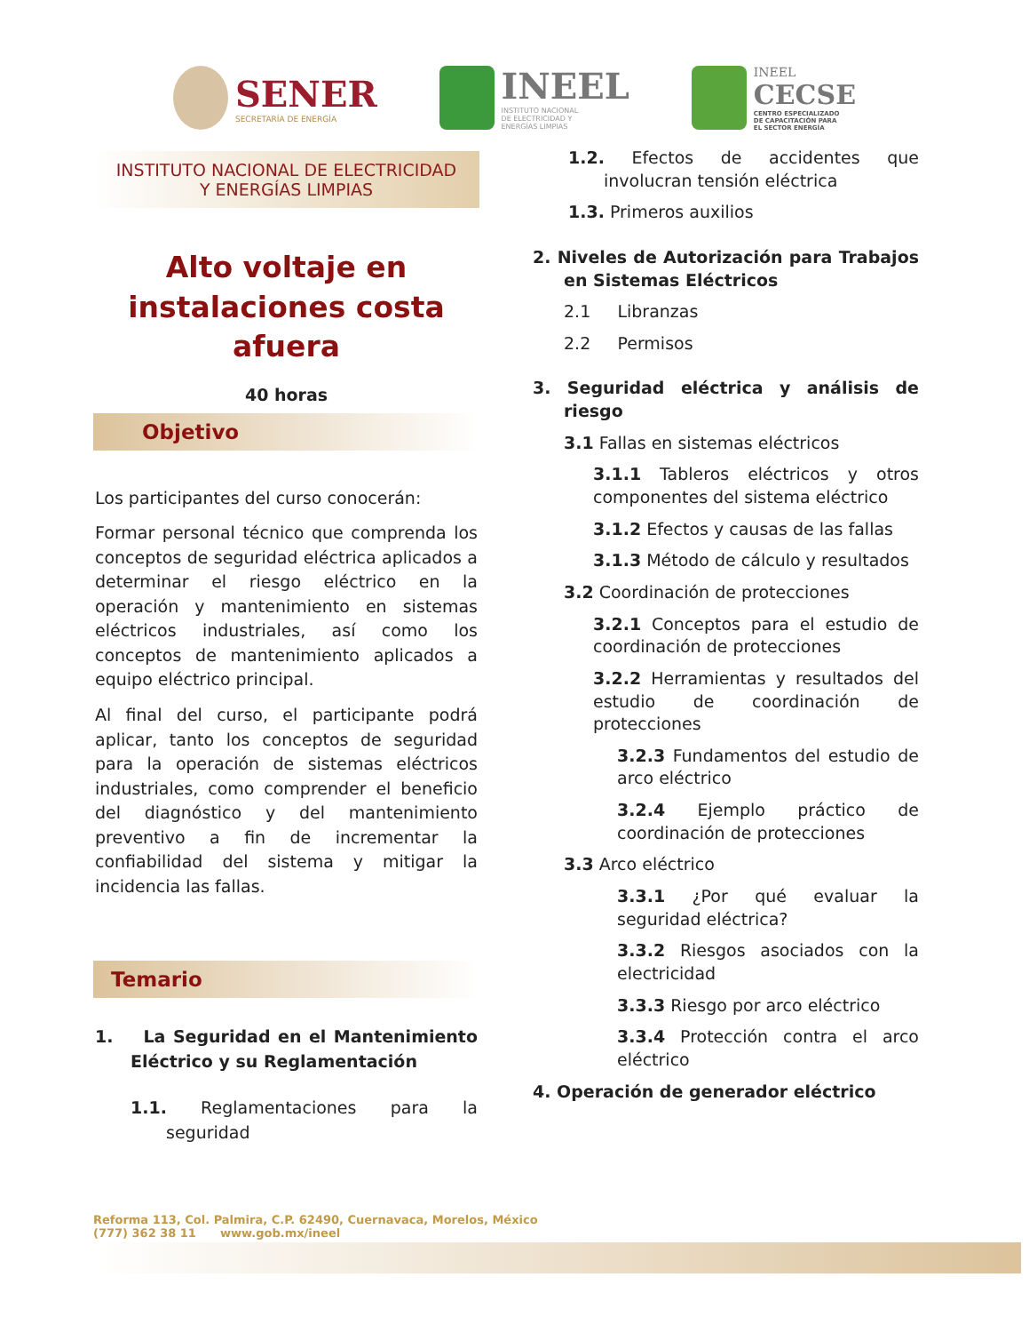SENER
SECRETARÍA DE ENERGÍA
INEEL
INSTITUTO NACIONAL
DE ELECTRICIDAD Y
ENERGÍAS LIMPIAS
INEEL
CECSE
CENTRO ESPECIALIZADO
DE CAPACITACIÓN PARA
EL SECTOR ENERGÍA
INSTITUTO NACIONAL DE ELECTRICIDAD
Y ENERGÍAS LIMPIAS
Alto voltaje en instalaciones costa afuera
40 horas
Objetivo
Los participantes del curso conocerán:
Formar personal técnico que comprenda los conceptos de seguridad eléctrica aplicados a determinar el riesgo eléctrico en la operación y mantenimiento en sistemas eléctricos industriales, así como los conceptos de mantenimiento aplicados a equipo eléctrico principal.
Al final del curso, el participante podrá aplicar, tanto los conceptos de seguridad para la operación de sistemas eléctricos industriales, como comprender el beneficio del diagnóstico y del mantenimiento preventivo a fin de incrementar la confiabilidad del sistema y mitigar la incidencia las fallas.
Temario
1. La Seguridad en el Mantenimiento Eléctrico y su Reglamentación
1.1. Reglamentaciones para la seguridad
1.2. Efectos de accidentes que involucran tensión eléctrica
1.3. Primeros auxilios
2. Niveles de Autorización para Trabajos en Sistemas Eléctricos
2.1 Libranzas
2.2 Permisos
3. Seguridad eléctrica y análisis de riesgo
3.1 Fallas en sistemas eléctricos
3.1.1 Tableros eléctricos y otros componentes del sistema eléctrico
3.1.2 Efectos y causas de las fallas
3.1.3 Método de cálculo y resultados
3.2 Coordinación de protecciones
3.2.1 Conceptos para el estudio de coordinación de protecciones
3.2.2 Herramientas y resultados del estudio de coordinación de protecciones
3.2.3 Fundamentos del estudio de arco eléctrico
3.2.4 Ejemplo práctico de coordinación de protecciones
3.3 Arco eléctrico
3.3.1 ¿Por qué evaluar la seguridad eléctrica?
3.3.2 Riesgos asociados con la electricidad
3.3.3 Riesgo por arco eléctrico
3.3.4 Protección contra el arco eléctrico
4. Operación de generador eléctrico
Reforma 113, Col. Palmira, C.P. 62490, Cuernavaca, Morelos, México
(777) 362 38 11 www.gob.mx/ineel